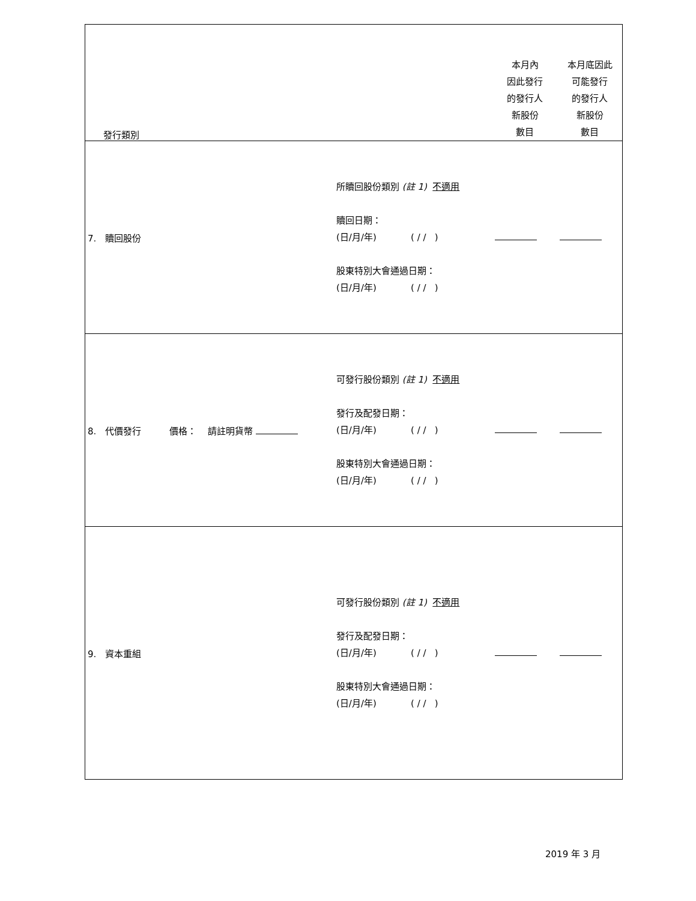| 發行類別 | | 本月內 因此發行 的發行人 新股份 數目 | 本月底因此 可能發行 的發行人 新股份 數目 |
| 7. 贖回股份 | 所贖回股份類別 (註 1) 不適用 贖回日期： (日/月/年) ( / / ) 股東特別大會通過日期： (日/月/年) ( / / ) | | |
| 8. 代價發行 價格： 請註明貨幣 | 可發行股份類別 (註 1) 不適用 發行及配發日期： (日/月/年) ( / / ) 股東特別大會通過日期： (日/月/年) ( / / ) | | |
| 9. 資本重組 | 可發行股份類別 (註 1) 不適用 發行及配發日期： (日/月/年) ( / / ) 股東特別大會通過日期： (日/月/年) ( / / ) | | |
2019 年 3 月